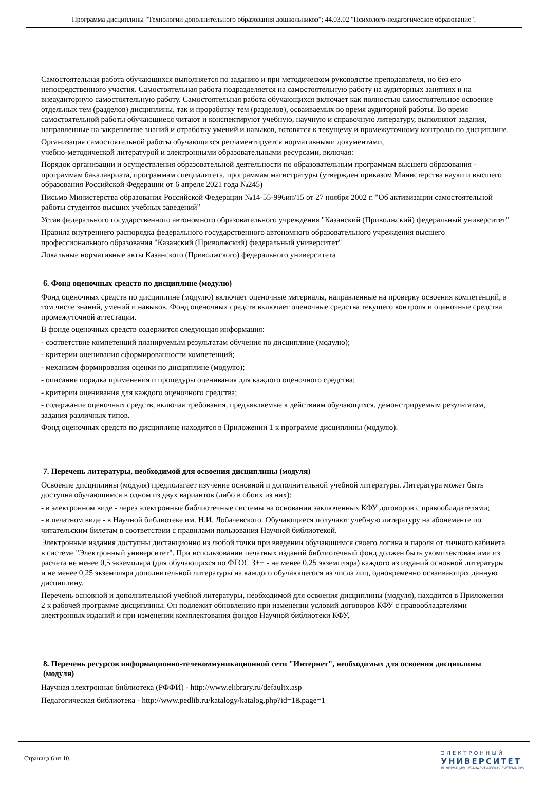Программа дисциплины "Технологии дополнительного образования дошкольников"; 44.03.02 "Психолого-педагогическое образование".
Самостоятельная работа обучающихся выполняется по заданию и при методическом руководстве преподавателя, но без его непосредственного участия. Самостоятельная работа подразделяется на самостоятельную работу на аудиторных занятиях и на внеаудиторную самостоятельную работу. Самостоятельная работа обучающихся включает как полностью самостоятельное освоение отдельных тем (разделов) дисциплины, так и проработку тем (разделов), осваиваемых во время аудиторной работы. Во время самостоятельной работы обучающиеся читают и конспектируют учебную, научную и справочную литературу, выполняют задания, направленные на закрепление знаний и отработку умений и навыков, готовятся к текущему и промежуточному контролю по дисциплине.
Организация самостоятельной работы обучающихся регламентируется нормативными документами,
учебно-методической литературой и электронными образовательными ресурсами, включая:
Порядок организации и осуществления образовательной деятельности по образовательным программам высшего образования - программам бакалавриата, программам специалитета, программам магистратуры (утвержден приказом Министерства науки и высшего образования Российской Федерации от 6 апреля 2021 года №245)
Письмо Министерства образования Российской Федерации №14-55-996ин/15 от 27 ноября 2002 г. "Об активизации самостоятельной работы студентов высших учебных заведений"
Устав федерального государственного автономного образовательного учреждения "Казанский (Приволжский) федеральный университет"
Правила внутреннего распорядка федерального государственного автономного образовательного учреждения высшего профессионального образования "Казанский (Приволжский) федеральный университет"
Локальные нормативные акты Казанского (Приволжского) федерального университета
6. Фонд оценочных средств по дисциплине (модулю)
Фонд оценочных средств по дисциплине (модулю) включает оценочные материалы, направленные на проверку освоения компетенций, в том числе знаний, умений и навыков. Фонд оценочных средств включает оценочные средства текущего контроля и оценочные средства промежуточной аттестации.
В фонде оценочных средств содержится следующая информация:
- соответствие компетенций планируемым результатам обучения по дисциплине (модулю);
- критерии оценивания сформированности компетенций;
- механизм формирования оценки по дисциплине (модулю);
- описание порядка применения и процедуры оценивания для каждого оценочного средства;
- критерии оценивания для каждого оценочного средства;
- содержание оценочных средств, включая требования, предъявляемые к действиям обучающихся, демонстрируемым результатам, задания различных типов.
Фонд оценочных средств по дисциплине находится в Приложении 1 к программе дисциплины (модулю).
7. Перечень литературы, необходимой для освоения дисциплины (модуля)
Освоение дисциплины (модуля) предполагает изучение основной и дополнительной учебной литературы. Литература может быть доступна обучающимся в одном из двух вариантов (либо в обоих из них):
- в электронном виде - через электронные библиотечные системы на основании заключенных КФУ договоров с правообладателями;
- в печатном виде - в Научной библиотеке им. Н.И. Лобачевского. Обучающиеся получают учебную литературу на абонементе по читательским билетам в соответствии с правилами пользования Научной библиотекой.
Электронные издания доступны дистанционно из любой точки при введении обучающимся своего логина и пароля от личного кабинета в системе "Электронный университет". При использовании печатных изданий библиотечный фонд должен быть укомплектован ими из расчета не менее 0,5 экземпляра (для обучающихся по ФГОС 3++ - не менее 0,25 экземпляра) каждого из изданий основной литературы и не менее 0,25 экземпляра дополнительной литературы на каждого обучающегося из числа лиц, одновременно осваивающих данную дисциплину.
Перечень основной и дополнительной учебной литературы, необходимой для освоения дисциплины (модуля), находится в Приложении 2 к рабочей программе дисциплины. Он подлежит обновлению при изменении условий договоров КФУ с правообладателями электронных изданий и при изменении комплектования фондов Научной библиотеки КФУ.
8. Перечень ресурсов информационно-телекоммуникационной сети "Интернет", необходимых для освоения дисциплины (модуля)
Научная электронная библиотека (РФФИ) - http://www.elibrary.ru/defaultx.asp
Педагогическая библиотека - http://www.pedlib.ru/katalogy/katalog.php?id=1&page=1
Страница 6 из 10.
ЭЛЕКТРОННЫЙ
УНИВЕРСИТЕТ
ИНФОРМАЦИОННО-АНАЛИТИЧЕСКАЯ СИСТЕМА КФУ